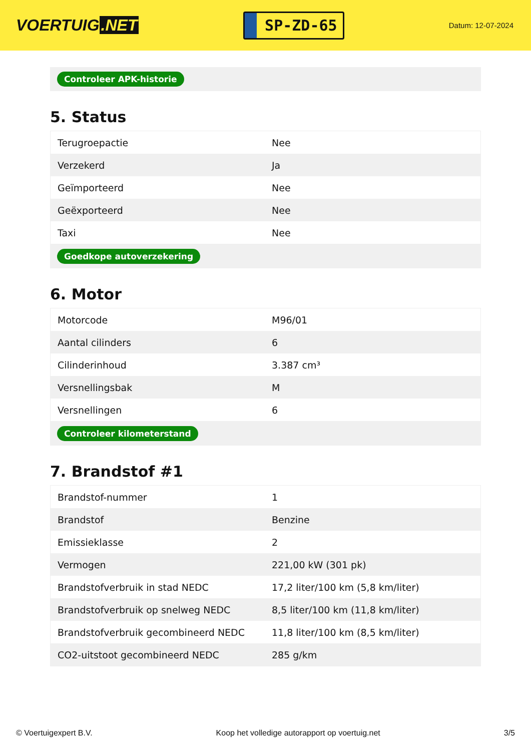VOERTUIG.NET
SP-ZD-65
Datum: 12-07-2024
Controleer APK-historie
5. Status
| Terugroepactie | Nee |
| Verzekerd | Ja |
| Geïmporteerd | Nee |
| Geëxporteerd | Nee |
| Taxi | Nee |
Goedkope autoverzekering
6. Motor
| Motorcode | M96/01 |
| Aantal cilinders | 6 |
| Cilinderinhoud | 3.387 cm³ |
| Versnellingsbak | M |
| Versnellingen | 6 |
Controleer kilometerstand
7. Brandstof #1
| Brandstof-nummer | 1 |
| Brandstof | Benzine |
| Emissieklasse | 2 |
| Vermogen | 221,00 kW (301 pk) |
| Brandstofverbruik in stad NEDC | 17,2 liter/100 km (5,8 km/liter) |
| Brandstofverbruik op snelweg NEDC | 8,5 liter/100 km (11,8 km/liter) |
| Brandstofverbruik gecombineerd NEDC | 11,8 liter/100 km (8,5 km/liter) |
| CO2-uitstoot gecombineerd NEDC | 285 g/km |
© Voertuigexpert B.V. Koop het volledige autorapport op voertuig.net 3/5